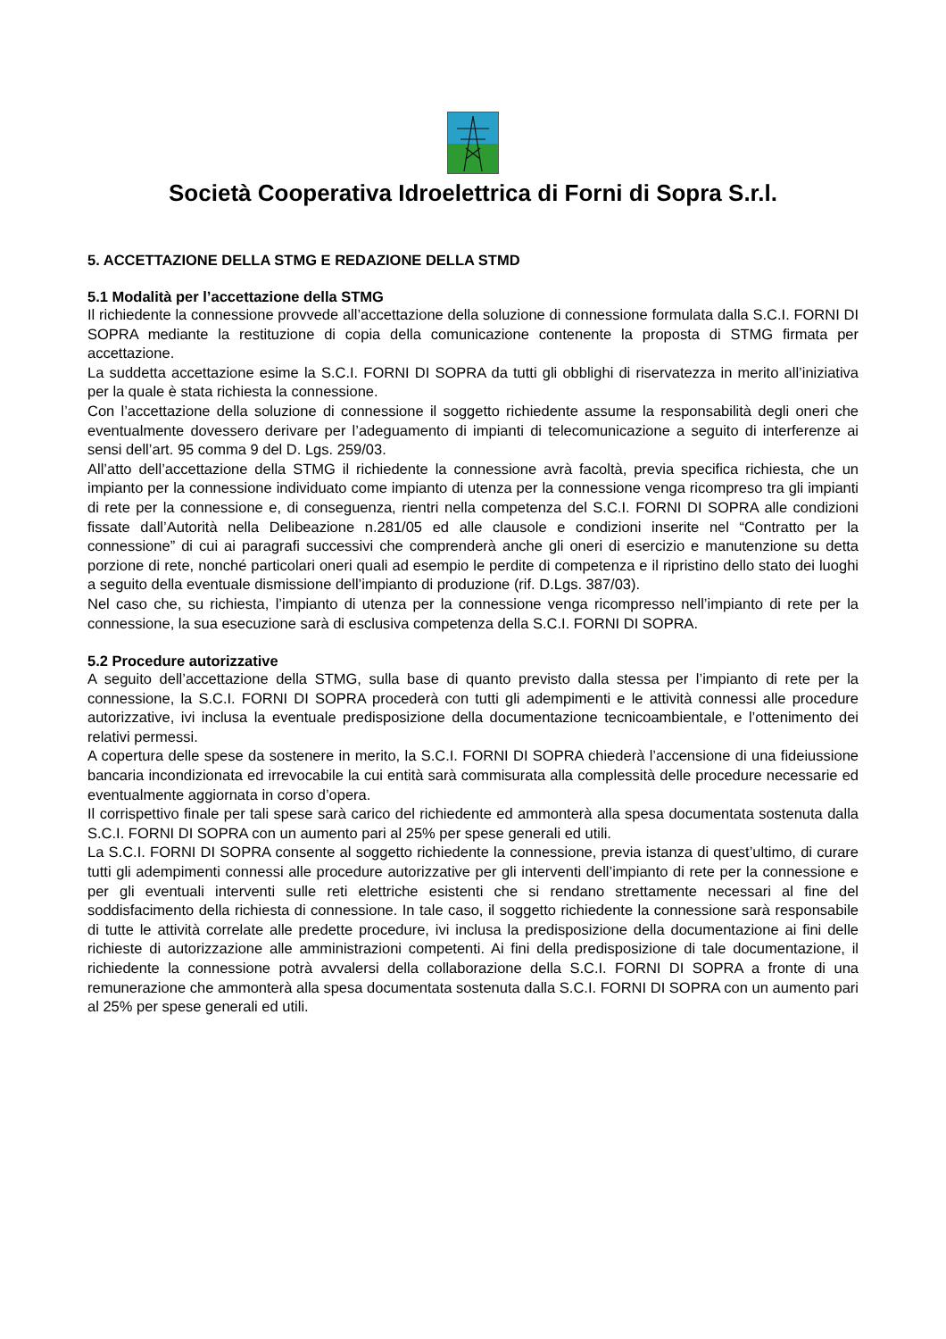Società Cooperativa Idroelettrica di Forni di Sopra S.r.l.
5. ACCETTAZIONE DELLA STMG E REDAZIONE DELLA STMD
5.1 Modalità per l’accettazione della STMG
Il richiedente la connessione provvede all’accettazione della soluzione di connessione formulata dalla S.C.I. FORNI DI SOPRA mediante la restituzione di copia della comunicazione contenente la proposta di STMG firmata per accettazione.
La suddetta accettazione esime la S.C.I. FORNI DI SOPRA da tutti gli obblighi di riservatezza in merito all’iniziativa per la quale è stata richiesta la connessione.
Con l’accettazione della soluzione di connessione il soggetto richiedente assume la responsabilità degli oneri che eventualmente dovessero derivare per l’adeguamento di impianti di telecomunicazione a seguito di interferenze ai sensi dell’art. 95 comma 9 del D. Lgs. 259/03.
All’atto dell’accettazione della STMG il richiedente la connessione avrà facoltà, previa specifica richiesta, che un impianto per la connessione individuato come impianto di utenza per la connessione venga ricompreso tra gli impianti di rete per la connessione e, di conseguenza, rientri nella competenza del S.C.I. FORNI DI SOPRA alle condizioni fissate dall’Autorità nella Delibeazione n.281/05 ed alle clausole e condizioni inserite nel “Contratto per la connessione” di cui ai paragrafi successivi che comprenderà anche gli oneri di esercizio e manutenzione su detta porzione di rete, nonché particolari oneri quali ad esempio le perdite di competenza e il ripristino dello stato dei luoghi a seguito della eventuale dismissione dell’impianto di produzione (rif. D.Lgs. 387/03).
Nel caso che, su richiesta, l’impianto di utenza per la connessione venga ricompresso nell’impianto di rete per la connessione, la sua esecuzione sarà di esclusiva competenza della S.C.I. FORNI DI SOPRA.
5.2 Procedure autorizzative
A seguito dell’accettazione della STMG, sulla base di quanto previsto dalla stessa per l’impianto di rete per la connessione, la S.C.I. FORNI DI SOPRA procederà con tutti gli adempimenti e le attività connessi alle procedure autorizzative, ivi inclusa la eventuale predisposizione della documentazione tecnicoambientale, e l’ottenimento dei relativi permessi.
A copertura delle spese da sostenere in merito, la S.C.I. FORNI DI SOPRA chiederà l’accensione di una fideiussione bancaria incondizionata ed irrevocabile la cui entità sarà commisurata alla complessità delle procedure necessarie ed eventualmente aggiornata in corso d’opera.
Il corrispettivo finale per tali spese sarà carico del richiedente ed ammonterà alla spesa documentata sostenuta dalla S.C.I. FORNI DI SOPRA con un aumento pari al 25% per spese generali ed utili.
La S.C.I. FORNI DI SOPRA consente al soggetto richiedente la connessione, previa istanza di quest’ultimo, di curare tutti gli adempimenti connessi alle procedure autorizzative per gli interventi dell’impianto di rete per la connessione e per gli eventuali interventi sulle reti elettriche esistenti che si rendano strettamente necessari al fine del soddisfacimento della richiesta di connessione. In tale caso, il soggetto richiedente la connessione sarà responsabile di tutte le attività correlate alle predette procedure, ivi inclusa la predisposizione della documentazione ai fini delle richieste di autorizzazione alle amministrazioni competenti. Ai fini della predisposizione di tale documentazione, il richiedente la connessione potrà avvalersi della collaborazione della S.C.I. FORNI DI SOPRA a fronte di una remunerazione che ammonterà alla spesa documentata sostenuta dalla S.C.I. FORNI DI SOPRA con un aumento pari al 25% per spese generali ed utili.